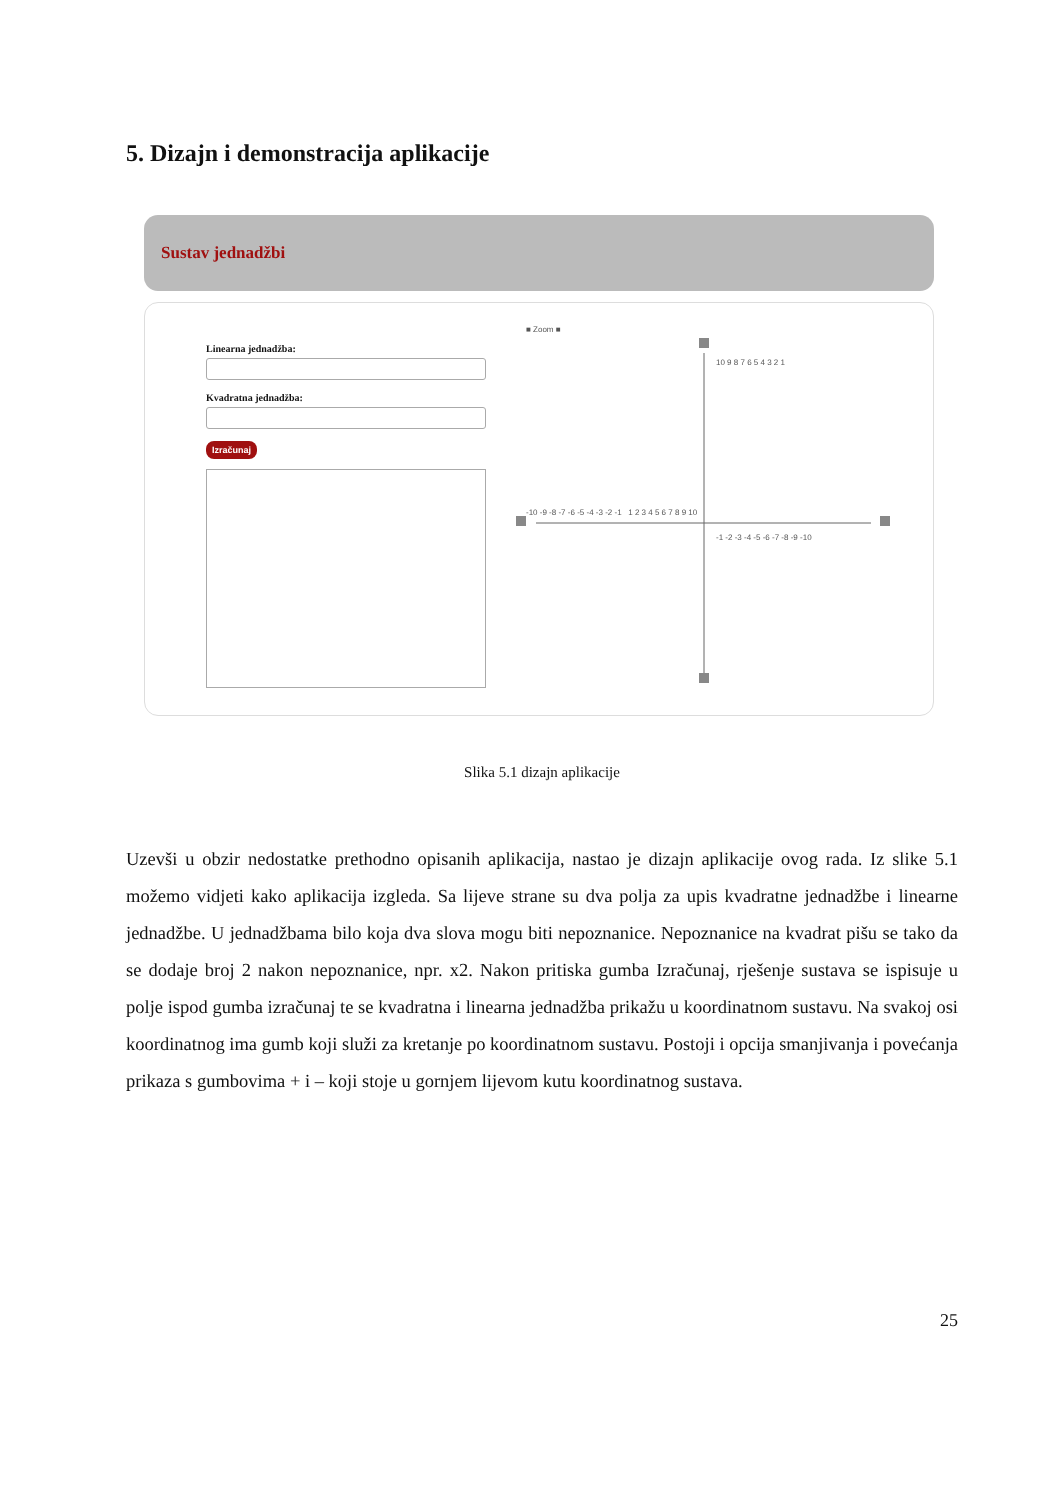5. Dizajn i demonstracija aplikacije
Sustav jednadžbi
Linearna jednadžba:
Kvadratna jednadžba:
Izračunaj
■ Zoom ■
10 9 8 7 6 5 4 3 2 1
-10 -9 -8 -7 -6 -5 -4 -3 -2 -1 1 2 3 4 5 6 7 8 9 10
-1 -2 -3 -4 -5 -6 -7 -8 -9 -10
Slika 5.1 dizajn aplikacije
Uzevši u obzir nedostatke prethodno opisanih aplikacija, nastao je dizajn aplikacije ovog rada. Iz slike 5.1 možemo vidjeti kako aplikacija izgleda. Sa lijeve strane su dva polja za upis kvadratne jednadžbe i linearne jednadžbe. U jednadžbama bilo koja dva slova mogu biti nepoznanice. Nepoznanice na kvadrat pišu se tako da se dodaje broj 2 nakon nepoznanice, npr. x2. Nakon pritiska gumba Izračunaj, rješenje sustava se ispisuje u polje ispod gumba izračunaj te se kvadratna i linearna jednadžba prikažu u koordinatnom sustavu. Na svakoj osi koordinatnog ima gumb koji služi za kretanje po koordinatnom sustavu. Postoji i opcija smanjivanja i povećanja prikaza s gumbovima + i – koji stoje u gornjem lijevom kutu koordinatnog sustava.
25